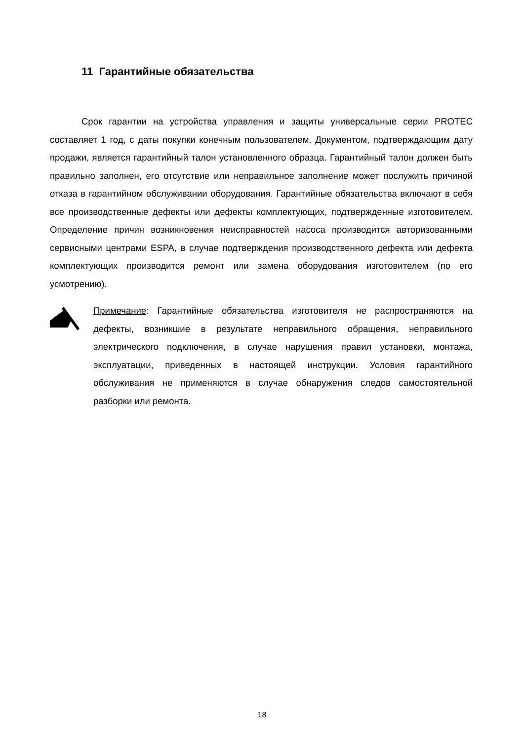11 Гарантийные обязательства
Срок гарантии на устройства управления и защиты универсальные серии PROTEC составляет 1 год, с даты покупки конечным пользователем. Документом, подтверждающим дату продажи, является гарантийный талон установленного образца. Гарантийный талон должен быть правильно заполнен, его отсутствие или неправильное заполнение может послужить причиной отказа в гарантийном обслуживании оборудования. Гарантийные обязательства включают в себя все производственные дефекты или дефекты комплектующих, подтвержденные изготовителем. Определение причин возникновения неисправностей насоса производится авторизованными сервисными центрами ESPA, в случае подтверждения производственного дефекта или дефекта комплектующих производится ремонт или замена оборудования изготовителем (по его усмотрению).
Примечание: Гарантийные обязательства изготовителя не распространяются на дефекты, возникшие в результате неправильного обращения, неправильного электрического подключения, в случае нарушения правил установки, монтажа, эксплуатации, приведенных в настоящей инструкции. Условия гарантийного обслуживания не применяются в случае обнаружения следов самостоятельной разборки или ремонта.
18